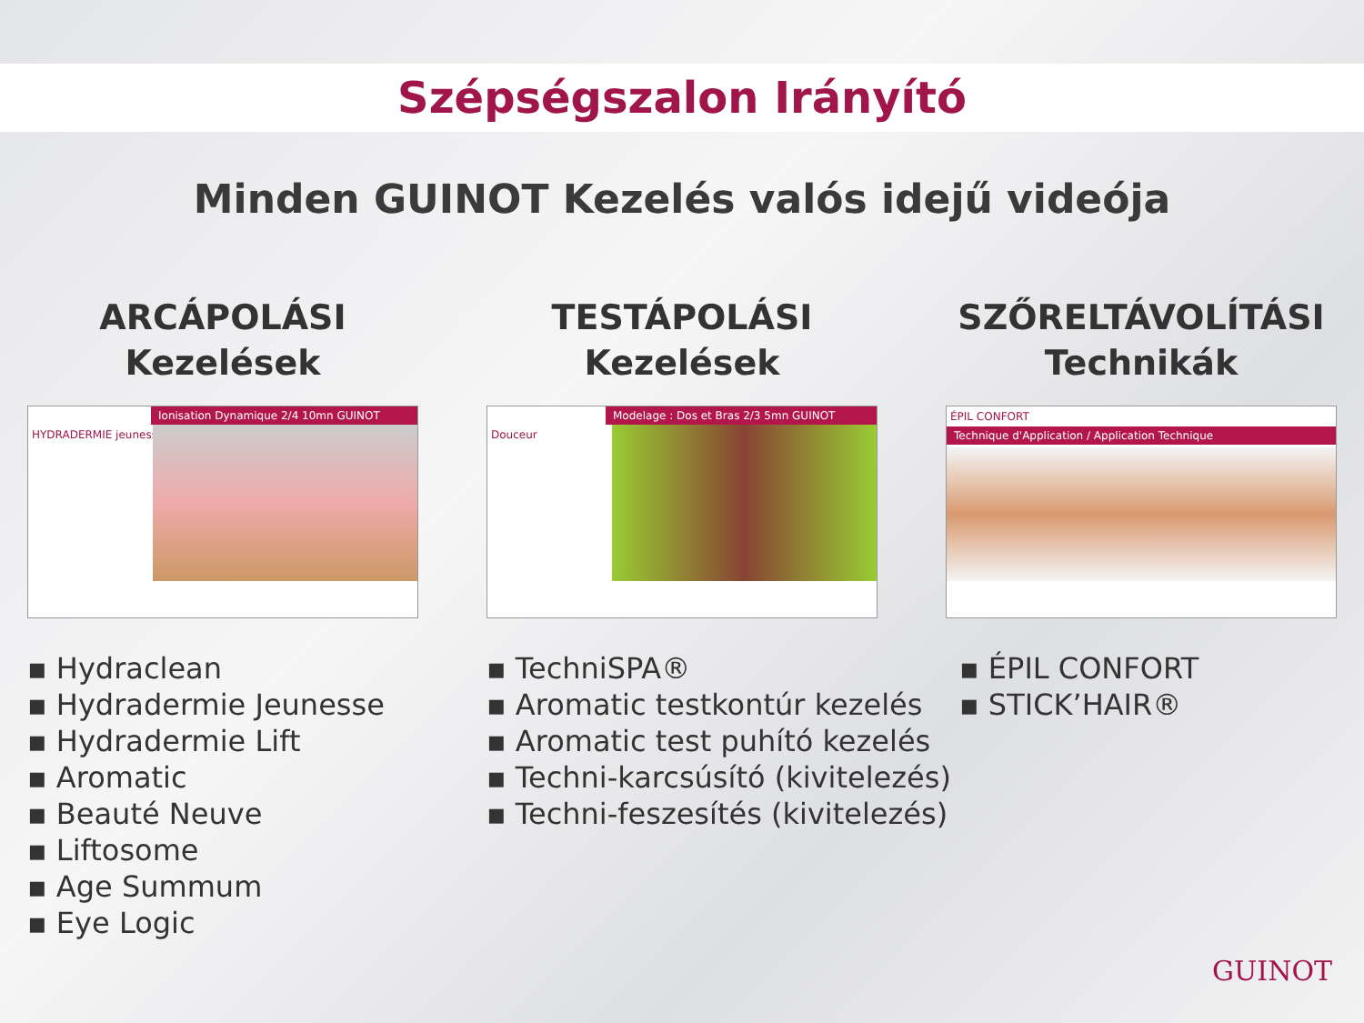Szépségszalon Irányító
Minden GUINOT Kezelés valós idejű videója
ARCÁPOLÁSI
Kezelések
Ionisation Dynamique 2/4 10mn GUINOT
HYDRADERMIE jeunesse
▪ Hydraclean
▪ Hydradermie Jeunesse
▪ Hydradermie Lift
▪ Aromatic
▪ Beauté Neuve
▪ Liftosome
▪ Age Summum
▪ Eye Logic
TESTÁPOLÁSI
Kezelések
Modelage : Dos et Bras 2/3 5mn GUINOT
Douceur
▪ TechniSPA®
▪ Aromatic testkontúr kezelés
▪ Aromatic test puhító kezelés
▪ Techni-karcsúsító (kivitelezés)
▪ Techni-feszesítés (kivitelezés)
SZŐRELTÁVOLÍTÁSI
Technikák
ÉPIL CONFORT
Technique d'Application / Application Technique
▪ ÉPIL CONFORT
▪ STICK’HAIR®
GUINOT